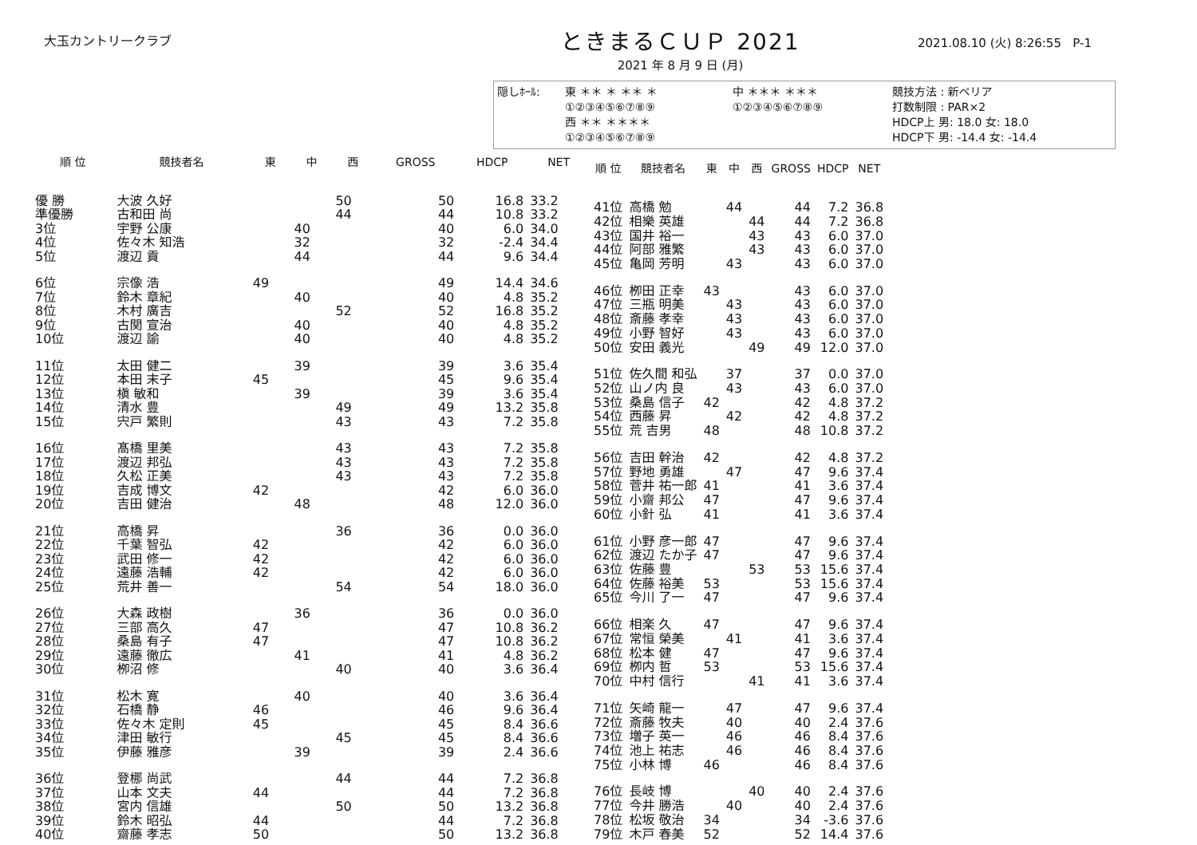大玉カントリークラブ
ときまるＣＵＰ 2021
2021 年 8 月 9 日 (月)
2021.08.10 (火) 8:26:55 P-1
隠しﾎｰﾙ: 東 ＊＊ ＊ ＊＊ ＊
①②③④⑤⑥⑦⑧⑨
西 ＊＊ ＊＊＊＊
①②③④⑤⑥⑦⑧⑨
中 ＊＊＊ ＊＊＊
①②③④⑤⑥⑦⑧⑨
競技方法 : 新ペリア
打数制限 : PAR×2
HDCP上 男: 18.0 女: 18.0
HDCP下 男: -14.4 女: -14.4
| 順 位 | 競技者名 | 東 | 中 | 西 | GROSS | HDCP | NET |
| --- | --- | --- | --- | --- | --- | --- | --- |
| 優 勝 | 大波 久好 | | | 50 | 50 | 16.8 | 33.2 |
| 準優勝 | 古和田 尚 | | | 44 | 44 | 10.8 | 33.2 |
| 3位 | 宇野 公康 | | 40 | | 40 | 6.0 | 34.0 |
| 4位 | 佐々木 知浩 | | 32 | | 32 | -2.4 | 34.4 |
| 5位 | 渡辺 貢 | | 44 | | 44 | 9.6 | 34.4 |
| 6位 | 宗像 浩 | 49 | | | 49 | 14.4 | 34.6 |
| 7位 | 鈴木 章紀 | | 40 | | 40 | 4.8 | 35.2 |
| 8位 | 木村 廣吉 | | | 52 | 52 | 16.8 | 35.2 |
| 9位 | 古関 宣治 | | 40 | | 40 | 4.8 | 35.2 |
| 10位 | 渡辺 諭 | | 40 | | 40 | 4.8 | 35.2 |
| 11位 | 太田 健二 | | 39 | | 39 | 3.6 | 35.4 |
| 12位 | 本田 末子 | 45 | | | 45 | 9.6 | 35.4 |
| 13位 | 槇 敏和 | | 39 | | 39 | 3.6 | 35.4 |
| 14位 | 清水 豊 | | | 49 | 49 | 13.2 | 35.8 |
| 15位 | 宍戸 繁則 | | | 43 | 43 | 7.2 | 35.8 |
| 16位 | 髙橋 里美 | | | 43 | 43 | 7.2 | 35.8 |
| 17位 | 渡辺 邦弘 | | | 43 | 43 | 7.2 | 35.8 |
| 18位 | 久松 正美 | | | 43 | 43 | 7.2 | 35.8 |
| 19位 | 吉成 博文 | 42 | | | 42 | 6.0 | 36.0 |
| 20位 | 吉田 健治 | | 48 | | 48 | 12.0 | 36.0 |
| 21位 | 高橋 昇 | | | 36 | 36 | 0.0 | 36.0 |
| 22位 | 千葉 智弘 | 42 | | | 42 | 6.0 | 36.0 |
| 23位 | 武田 修一 | 42 | | | 42 | 6.0 | 36.0 |
| 24位 | 遠藤 浩輔 | 42 | | | 42 | 6.0 | 36.0 |
| 25位 | 荒井 善一 | | | 54 | 54 | 18.0 | 36.0 |
| 26位 | 大森 政樹 | | 36 | | 36 | 0.0 | 36.0 |
| 27位 | 三部 高久 | 47 | | | 47 | 10.8 | 36.2 |
| 28位 | 桑島 有子 | 47 | | | 47 | 10.8 | 36.2 |
| 29位 | 遠藤 徹広 | | 41 | | 41 | 4.8 | 36.2 |
| 30位 | 栁沼 修 | | | 40 | 40 | 3.6 | 36.4 |
| 31位 | 松木 寛 | | 40 | | 40 | 3.6 | 36.4 |
| 32位 | 石橋 静 | 46 | | | 46 | 9.6 | 36.4 |
| 33位 | 佐々木 定則 | 45 | | | 45 | 8.4 | 36.6 |
| 34位 | 津田 敏行 | | | 45 | 45 | 8.4 | 36.6 |
| 35位 | 伊藤 雅彦 | | 39 | | 39 | 2.4 | 36.6 |
| 36位 | 登梛 尚武 | | | 44 | 44 | 7.2 | 36.8 |
| 37位 | 山本 文夫 | 44 | | | 44 | 7.2 | 36.8 |
| 38位 | 宮内 信雄 | | | 50 | 50 | 13.2 | 36.8 |
| 39位 | 鈴木 昭弘 | 44 | | | 44 | 7.2 | 36.8 |
| 40位 | 齋藤 孝志 | 50 | | | 50 | 13.2 | 36.8 |
| 順 位 | 競技者名 | 東 | 中 | 西 | GROSS | HDCP | NET |
| --- | --- | --- | --- | --- | --- | --- | --- |
| 41位 | 高橋 勉 | | 44 | | 44 | 7.2 | 36.8 |
| 42位 | 相樂 英雄 | | | 44 | 44 | 7.2 | 36.8 |
| 43位 | 国井 裕一 | | | 43 | 43 | 6.0 | 37.0 |
| 44位 | 阿部 雅繁 | | | 43 | 43 | 6.0 | 37.0 |
| 45位 | 亀岡 芳明 | | 43 | | 43 | 6.0 | 37.0 |
| 46位 | 栁田 正幸 | 43 | | | 43 | 6.0 | 37.0 |
| 47位 | 三瓶 明美 | | 43 | | 43 | 6.0 | 37.0 |
| 48位 | 斎藤 孝幸 | | 43 | | 43 | 6.0 | 37.0 |
| 49位 | 小野 智好 | | 43 | | 43 | 6.0 | 37.0 |
| 50位 | 安田 義光 | | | 49 | 49 | 12.0 | 37.0 |
| 51位 | 佐久間 和弘 | | 37 | | 37 | 0.0 | 37.0 |
| 52位 | 山ノ内 良 | | 43 | | 43 | 6.0 | 37.0 |
| 53位 | 桑島 信子 | 42 | | | 42 | 4.8 | 37.2 |
| 54位 | 西藤 昇 | | 42 | | 42 | 4.8 | 37.2 |
| 55位 | 荒 吉男 | 48 | | | 48 | 10.8 | 37.2 |
| 56位 | 吉田 幹治 | 42 | | | 42 | 4.8 | 37.2 |
| 57位 | 野地 勇雄 | | 47 | | 47 | 9.6 | 37.4 |
| 58位 | 菅井 祐一郎 | 41 | | | 41 | 3.6 | 37.4 |
| 59位 | 小齋 邦公 | 47 | | | 47 | 9.6 | 37.4 |
| 60位 | 小針 弘 | 41 | | | 41 | 3.6 | 37.4 |
| 61位 | 小野 彦一郎 | 47 | | | 47 | 9.6 | 37.4 |
| 62位 | 渡辺 たか子 | 47 | | | 47 | 9.6 | 37.4 |
| 63位 | 佐藤 豊 | | | 53 | 53 | 15.6 | 37.4 |
| 64位 | 佐藤 裕美 | 53 | | | 53 | 15.6 | 37.4 |
| 65位 | 今川 了一 | 47 | | | 47 | 9.6 | 37.4 |
| 66位 | 相楽 久 | 47 | | | 47 | 9.6 | 37.4 |
| 67位 | 常恒 榮美 | | 41 | | 41 | 3.6 | 37.4 |
| 68位 | 松本 健 | 47 | | | 47 | 9.6 | 37.4 |
| 69位 | 栁内 哲 | 53 | | | 53 | 15.6 | 37.4 |
| 70位 | 中村 信行 | | | 41 | 41 | 3.6 | 37.4 |
| 71位 | 矢崎 龍一 | | 47 | | 47 | 9.6 | 37.4 |
| 72位 | 斎藤 牧夫 | | 40 | | 40 | 2.4 | 37.6 |
| 73位 | 増子 英一 | | 46 | | 46 | 8.4 | 37.6 |
| 74位 | 池上 祐志 | | 46 | | 46 | 8.4 | 37.6 |
| 75位 | 小林 博 | 46 | | | 46 | 8.4 | 37.6 |
| 76位 | 長岐 博 | | | 40 | 40 | 2.4 | 37.6 |
| 77位 | 今井 勝浩 | | 40 | | 40 | 2.4 | 37.6 |
| 78位 | 松坂 敬治 | 34 | | | 34 | -3.6 | 37.6 |
| 79位 | 木戸 春美 | 52 | | | 52 | 14.4 | 37.6 |